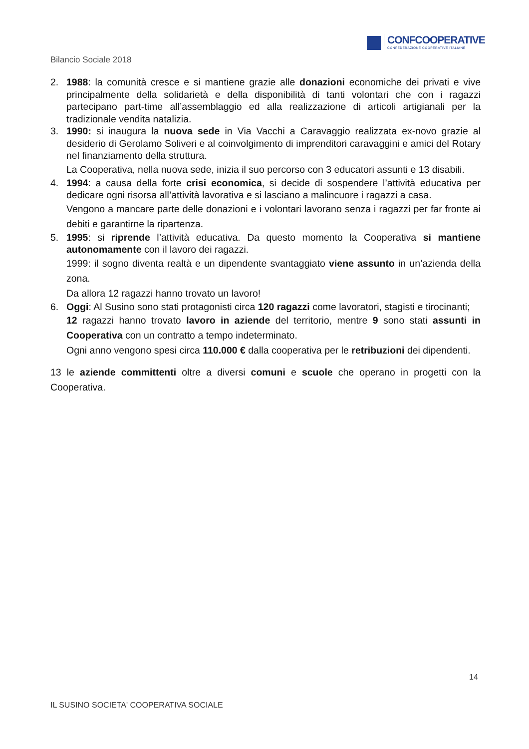CONFCOOPERATIVE
CONFEDERAZIONE COOPERATIVE ITALIANE
Bilancio Sociale 2018
2. 1988: la comunità cresce e si mantiene grazie alle donazioni economiche dei privati e vive principalmente della solidarietà e della disponibilità di tanti volontari che con i ragazzi partecipano part-time all’assemblaggio ed alla realizzazione di articoli artigianali per la tradizionale vendita natalizia.
3. 1990: si inaugura la nuova sede in Via Vacchi a Caravaggio realizzata ex-novo grazie al desiderio di Gerolamo Soliveri e al coinvolgimento di imprenditori caravaggini e amici del Rotary nel finanziamento della struttura.
La Cooperativa, nella nuova sede, inizia il suo percorso con 3 educatori assunti e 13 disabili.
4. 1994: a causa della forte crisi economica, si decide di sospendere l’attività educativa per dedicare ogni risorsa all’attività lavorativa e si lasciano a malincuore i ragazzi a casa.
Vengono a mancare parte delle donazioni e i volontari lavorano senza i ragazzi per far fronte ai debiti e garantirne la ripartenza.
5. 1995: si riprende l’attività educativa. Da questo momento la Cooperativa si mantiene autonomamente con il lavoro dei ragazzi.
1999: il sogno diventa realtà e un dipendente svantaggiato viene assunto in un’azienda della zona.
Da allora 12 ragazzi hanno trovato un lavoro!
6. Oggi: Al Susino sono stati protagonisti circa 120 ragazzi come lavoratori, stagisti e tirocinanti;
12 ragazzi hanno trovato lavoro in aziende del territorio, mentre 9 sono stati assunti in Cooperativa con un contratto a tempo indeterminato.
Ogni anno vengono spesi circa 110.000 € dalla cooperativa per le retribuzioni dei dipendenti.
13 le aziende committenti oltre a diversi comuni e scuole che operano in progetti con la Cooperativa.
14
IL SUSINO SOCIETA' COOPERATIVA SOCIALE